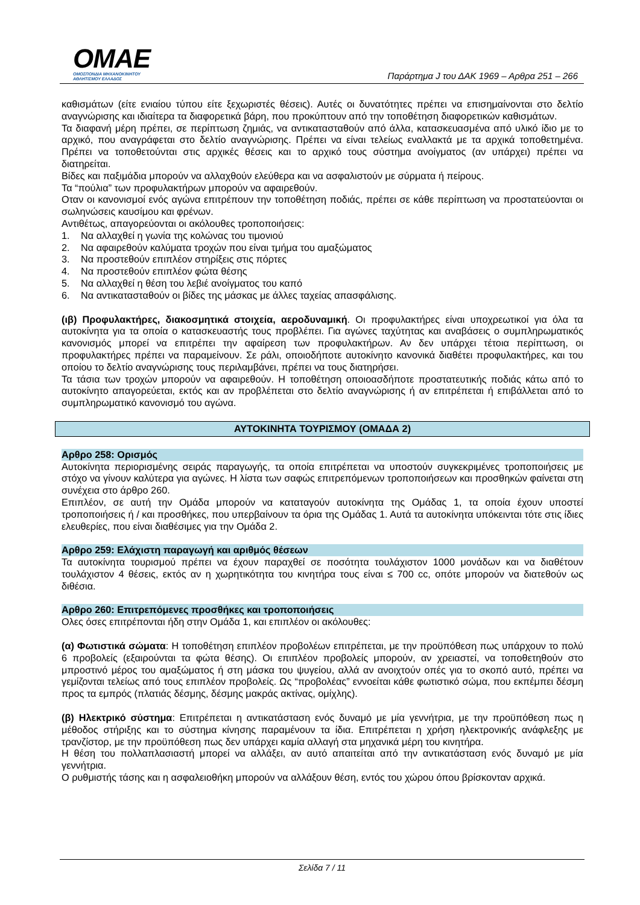OMAE
ΟΜΟΣΠΟΝΔΙΑ ΜΗΧΑΝΟΚΙΝΗΤΟΥ
ΑΘΛΗΤΙΣΜΟΥ ΕΛΛΑΔΟΣ
Παράρτημα J του ΔΑΚ 1969 – Αρθρα 251 – 266
καθισμάτων (είτε ενιαίου τύπου είτε ξεχωριστές θέσεις). Αυτές οι δυνατότητες πρέπει να επισημαίνονται στο δελτίο αναγνώρισης και ιδιαίτερα τα διαφορετικά βάρη, που προκύπτουν από την τοποθέτηση διαφορετικών καθισμάτων.
Τα διαφανή μέρη πρέπει, σε περίπτωση ζημιάς, να αντικατασταθούν από άλλα, κατασκευασμένα από υλικό ίδιο με το αρχικό, που αναγράφεται στο δελτίο αναγνώρισης. Πρέπει να είναι τελείως εναλλακτά με τα αρχικά τοποθετημένα. Πρέπει να τοποθετούνται στις αρχικές θέσεις και το αρχικό τους σύστημα ανοίγματος (αν υπάρχει) πρέπει να διατηρείται.
Βίδες και παξιμάδια μπορούν να αλλαχθούν ελεύθερα και να ασφαλιστούν με σύρματα ή πείρους.
Τα “πούλια” των προφυλακτήρων μπορούν να αφαιρεθούν.
Οταν οι κανονισμοί ενός αγώνα επιτρέπουν την τοποθέτηση ποδιάς, πρέπει σε κάθε περίπτωση να προστατεύονται οι σωληνώσεις καυσίμου και φρένων.
Αντιθέτως, απαγορεύονται οι ακόλουθες τροποποιήσεις:
1. Να αλλαχθεί η γωνία της κολώνας του τιμονιού
2. Να αφαιρεθούν καλύματα τροχών που είναι τμήμα του αμαξώματος
3. Να προστεθούν επιπλέον στηρίξεις στις πόρτες
4. Να προστεθούν επιπλέον φώτα θέσης
5. Να αλλαχθεί η θέση του λεβιέ ανοίγματος του καπό
6. Να αντικατασταθούν οι βίδες της μάσκας με άλλες ταχείας απασφάλισης.
(ιβ) Προφυλακτήρες, διακοσμητικά στοιχεία, αεροδυναμική. Οι προφυλακτήρες είναι υποχρεωτικοί για όλα τα αυτοκίνητα για τα οποία ο κατασκευαστής τους προβλέπει. Για αγώνες ταχύτητας και αναβάσεις ο συμπληρωματικός κανονισμός μπορεί να επιτρέπει την αφαίρεση των προφυλακτήρων. Αν δεν υπάρχει τέτοια περίπτωση, οι προφυλακτήρες πρέπει να παραμείνουν. Σε ράλι, οποιοδήποτε αυτοκίνητο κανονικά διαθέτει προφυλακτήρες, και του οποίου το δελτίο αναγνώρισης τους περιλαμβάνει, πρέπει να τους διατηρήσει.
Τα τάσια των τροχών μπορούν να αφαιρεθούν. Η τοποθέτηση οποιοασδήποτε προστατευτικής ποδιάς κάτω από το αυτοκίνητο απαγορεύεται, εκτός και αν προβλέπεται στο δελτίο αναγνώρισης ή αν επιτρέπεται ή επιβάλλεται από το συμπληρωματικό κανονισμό του αγώνα.
ΑΥΤΟΚΙΝΗΤΑ ΤΟΥΡΙΣΜΟΥ (ΟΜΑΔΑ 2)
Αρθρο 258: Ορισμός
Αυτοκίνητα περιορισμένης σειράς παραγωγής, τα οποία επιτρέπεται να υποστούν συγκεκριμένες τροποποιήσεις με στόχο να γίνουν καλύτερα για αγώνες. Η λίστα των σαφώς επιτρεπόμενων τροποποιήσεων και προσθηκών φαίνεται στη συνέχεια στο άρθρο 260.
Επιπλέον, σε αυτή την Ομάδα μπορούν να καταταγούν αυτοκίνητα της Ομάδας 1, τα οποία έχουν υποστεί τροποποιήσεις ή / και προσθήκες, που υπερβαίνουν τα όρια της Ομάδας 1. Αυτά τα αυτοκίνητα υπόκεινται τότε στις ίδιες ελευθερίες, που είναι διαθέσιμες για την Ομάδα 2.
Αρθρο 259: Ελάχιστη παραγωγή και αριθμός θέσεων
Τα αυτοκίνητα τουρισμού πρέπει να έχουν παραχθεί σε ποσότητα τουλάχιστον 1000 μονάδων και να διαθέτουν τουλάχιστον 4 θέσεις, εκτός αν η χωρητικότητα του κινητήρα τους είναι ≤ 700 cc, οπότε μπορούν να διατεθούν ως διθέσια.
Αρθρο 260: Επιτρεπόμενες προσθήκες και τροποποιήσεις
Ολες όσες επιτρέπονται ήδη στην Ομάδα 1, και επιπλέον οι ακόλουθες:
(α) Φωτιστικά σώματα: Η τοποθέτηση επιπλέον προβολέων επιτρέπεται, με την προϋπόθεση πως υπάρχουν το πολύ 6 προβολείς (εξαιρούνται τα φώτα θέσης). Οι επιπλέον προβολείς μπορούν, αν χρειαστεί, να τοποθετηθούν στο μπροστινό μέρος του αμαξώματος ή στη μάσκα του ψυγείου, αλλά αν ανοιχτούν οπές για το σκοπό αυτό, πρέπει να γεμίζονται τελείως από τους επιπλέον προβολείς. Ως “προβολέας” εννοείται κάθε φωτιστικό σώμα, που εκπέμπει δέσμη προς τα εμπρός (πλατιάς δέσμης, δέσμης μακράς ακτίνας, ομίχλης).
(β) Ηλεκτρικό σύστημα: Επιτρέπεται η αντικατάσταση ενός δυναμό με μία γεννήτρια, με την προϋπόθεση πως η μέθοδος στήριξης και το σύστημα κίνησης παραμένουν τα ίδια. Επιτρέπεται η χρήση ηλεκτρονικής ανάφλεξης με τρανζίστορ, με την προϋπόθεση πως δεν υπάρχει καμία αλλαγή στα μηχανικά μέρη του κινητήρα.
Η θέση του πολλαπλασιαστή μπορεί να αλλάξει, αν αυτό απαιτείται από την αντικατάσταση ενός δυναμό με μία γεννήτρια.
Ο ρυθμιστής τάσης και η ασφαλειοθήκη μπορούν να αλλάξουν θέση, εντός του χώρου όπου βρίσκονταν αρχικά.
Σελίδα 7 / 11